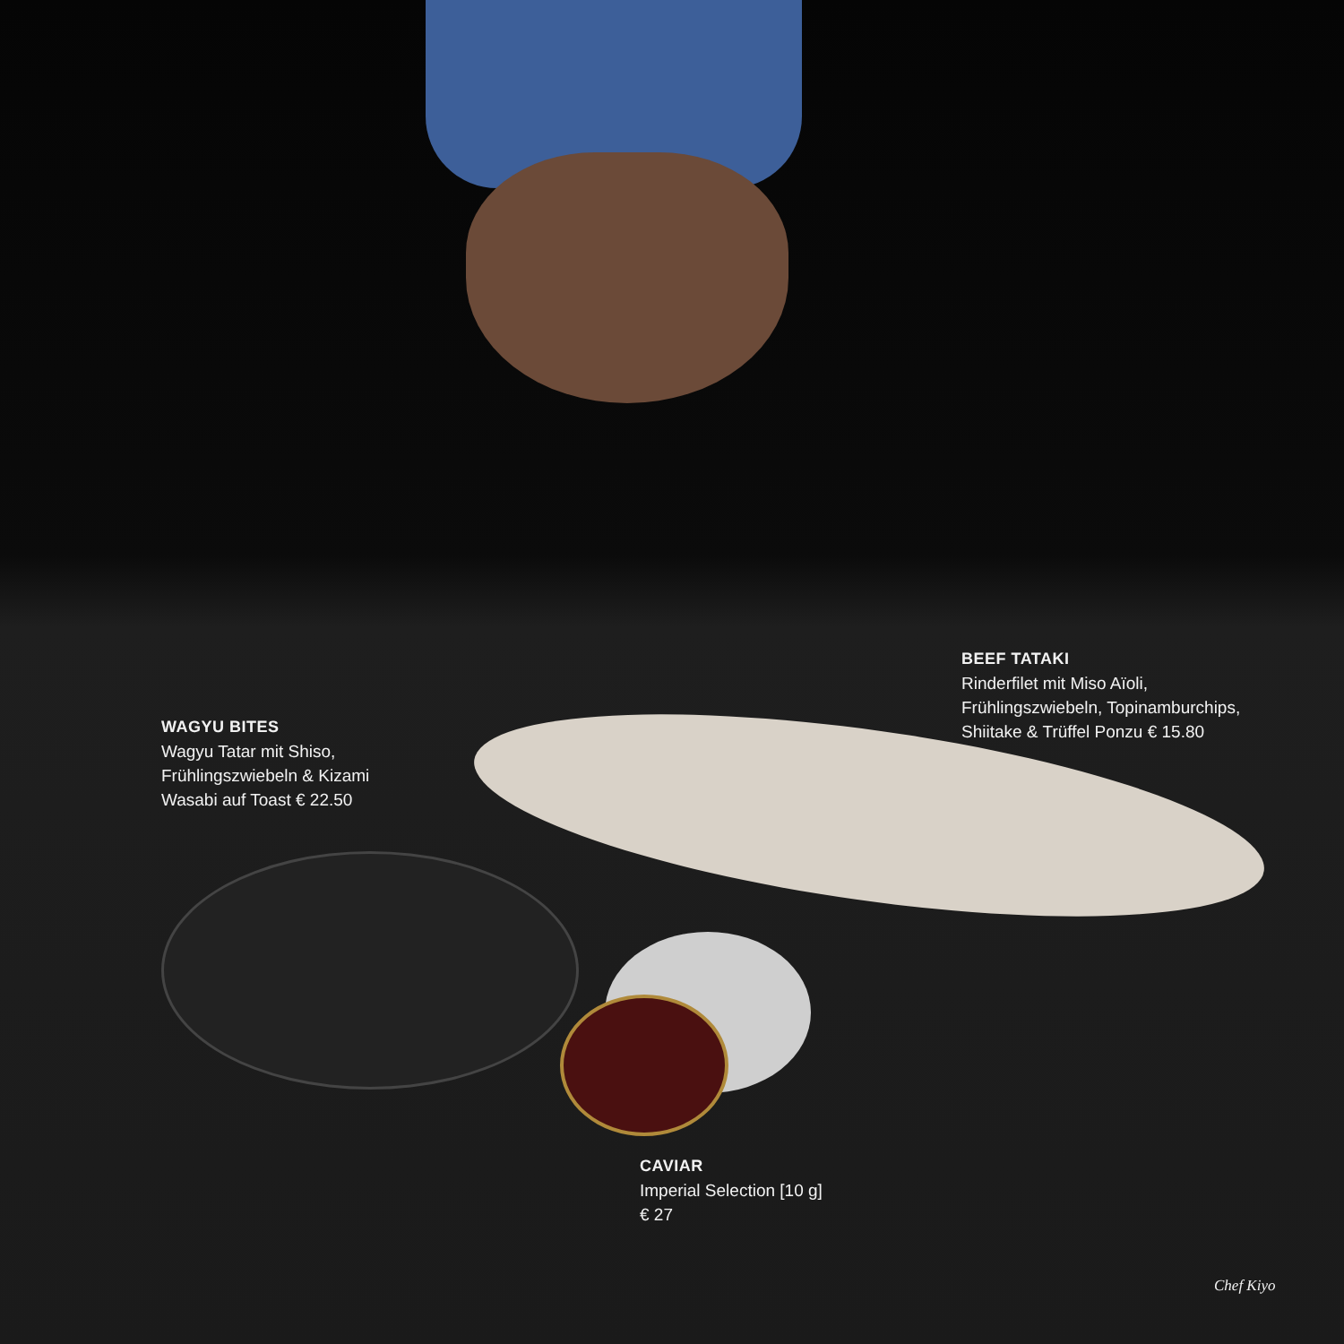BEEF TATAKI
Rinderfilet mit Miso Aïoli,
Frühlingszwiebeln, Topinamburchips,
Shiitake & Trüffel Ponzu € 15.80
WAGYU BITES
Wagyu Tatar mit Shiso,
Frühlingszwiebeln & Kizami
Wasabi auf Toast € 22.50
CAVIAR
Imperial Selection [10 g]
€ 27
Chef Kiyo